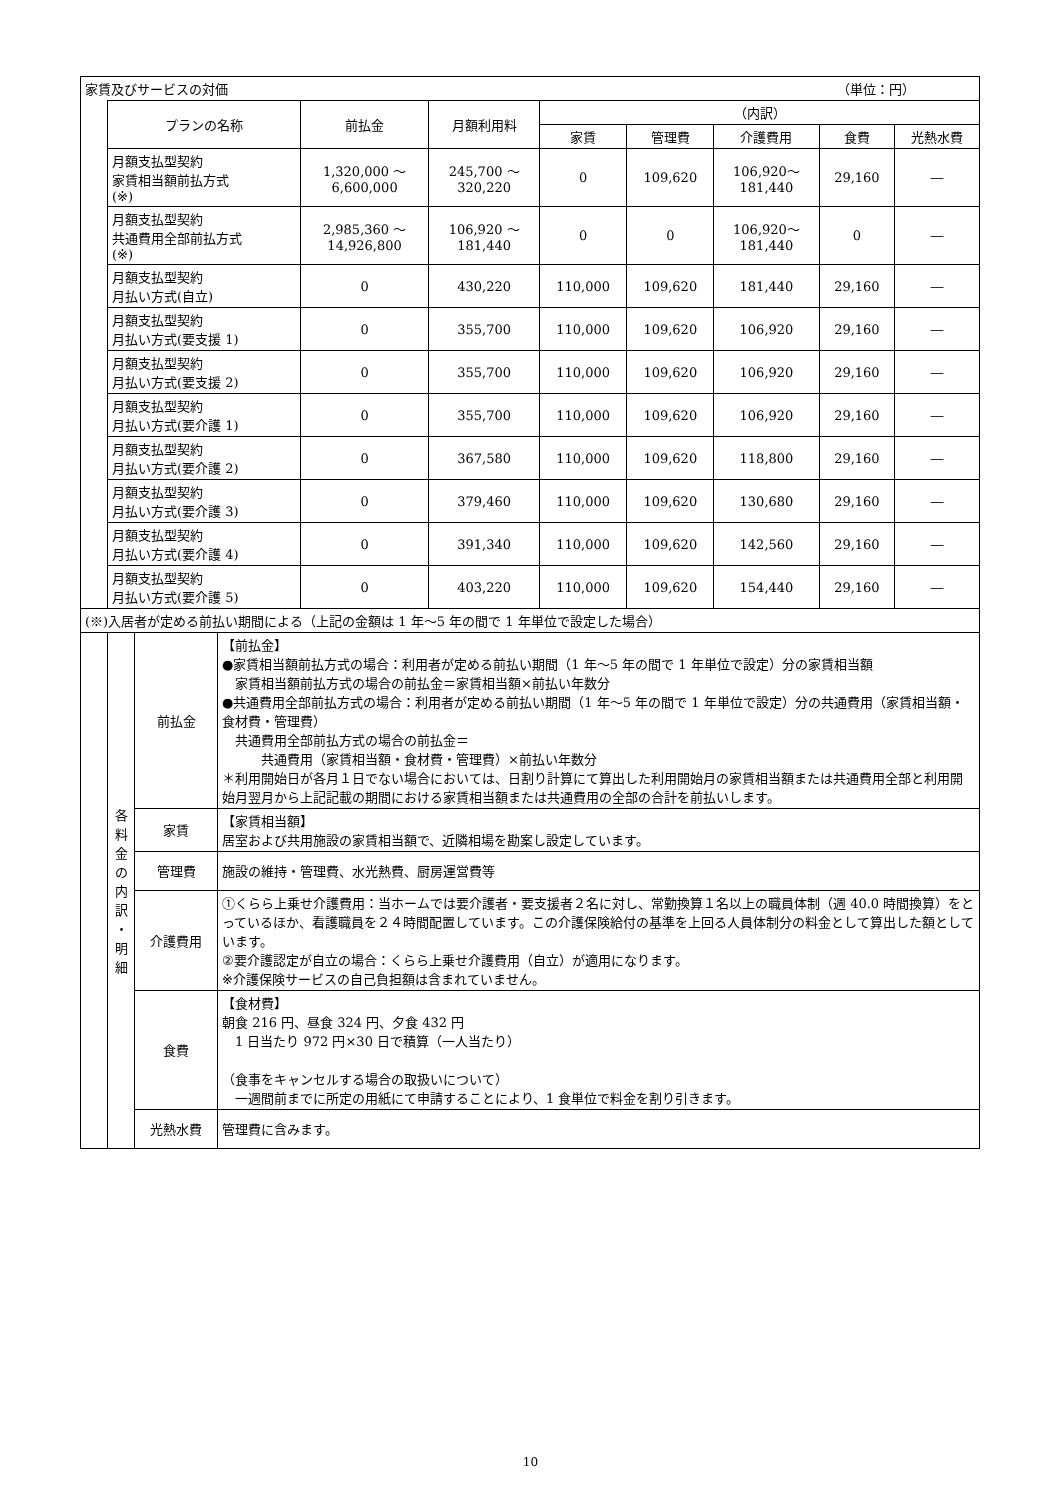| 家賃及びサービスの対価 （単位：円） | | | | | | | | |
| | プランの名称 | 前払金 | 月額利用料 | （内訳） | | | | |
| | | | | 家賃 | 管理費 | 介護費用 | 食費 | 光熱水費 |
| | 月額支払型契約 家賃相当額前払方式 (※) | 1,320,000 ～ 6,600,000 | 245,700 ～ 320,220 | 0 | 109,620 | 106,920～ 181,440 | 29,160 | ― |
| | 月額支払型契約 共通費用全部前払方式 (※) | 2,985,360 ～ 14,926,800 | 106,920 ～ 181,440 | 0 | 0 | 106,920～ 181,440 | 0 | ― |
| | 月額支払型契約 月払い方式(自立) | 0 | 430,220 | 110,000 | 109,620 | 181,440 | 29,160 | ― |
| | 月額支払型契約 月払い方式(要支援 1) | 0 | 355,700 | 110,000 | 109,620 | 106,920 | 29,160 | ― |
| | 月額支払型契約 月払い方式(要支援 2) | 0 | 355,700 | 110,000 | 109,620 | 106,920 | 29,160 | ― |
| | 月額支払型契約 月払い方式(要介護 1) | 0 | 355,700 | 110,000 | 109,620 | 106,920 | 29,160 | ― |
| | 月額支払型契約 月払い方式(要介護 2) | 0 | 367,580 | 110,000 | 109,620 | 118,800 | 29,160 | ― |
| | 月額支払型契約 月払い方式(要介護 3) | 0 | 379,460 | 110,000 | 109,620 | 130,680 | 29,160 | ― |
| | 月額支払型契約 月払い方式(要介護 4) | 0 | 391,340 | 110,000 | 109,620 | 142,560 | 29,160 | ― |
| | 月額支払型契約 月払い方式(要介護 5) | 0 | 403,220 | 110,000 | 109,620 | 154,440 | 29,160 | ― |
| (※)入居者が定める前払い期間による（上記の金額は 1 年～5 年の間で 1 年単位で設定した場合） | | | | | | | | |
| | 各 料 金 の 内 訳 ・ 明 細 | 前払金 | 【前払金】 ●家賃相当額前払方式の場合：利用者が定める前払い期間（1 年～5 年の間で 1 年単位で設定）分の家賃相当額 家賃相当額前払方式の場合の前払金＝家賃相当額×前払い年数分 ●共通費用全部前払方式の場合：利用者が定める前払い期間（1 年～5 年の間で 1 年単位で設定）分の共通費用（家賃相当額・食材費・管理費） 共通費用全部前払方式の場合の前払金＝ 共通費用（家賃相当額・食材費・管理費）×前払い年数分 ＊利用開始日が各月１日でない場合においては、日割り計算にて算出した利用開始月の家賃相当額または共通費用全部と利用開始月翌月から上記記載の期間における家賃相当額または共通費用の全部の合計を前払いします。 |
| | | 家賃 | 【家賃相当額】 居室および共用施設の家賃相当額で、近隣相場を勘案し設定しています。 |
| | | 管理費 | 施設の維持・管理費、水光熱費、厨房運営費等 |
| | | 介護費用 | ①くらら上乗せ介護費用：当ホームでは要介護者・要支援者２名に対し、常勤換算１名以上の職員体制（週 40.0 時間換算）をとっているほか、看護職員を２４時間配置しています。この介護保険給付の基準を上回る人員体制分の料金として算出した額としています。 ②要介護認定が自立の場合：くらら上乗せ介護費用（自立）が適用になります。 ※介護保険サービスの自己負担額は含まれていません。 |
| | | 食費 | 【食材費】 朝食 216 円、昼食 324 円、夕食 432 円 1 日当たり 972 円×30 日で積算（一人当たり） （食事をキャンセルする場合の取扱いについて） 一週間前までに所定の用紙にて申請することにより、1 食単位で料金を割り引きます。 |
| | | 光熱水費 | 管理費に含みます。 |
10